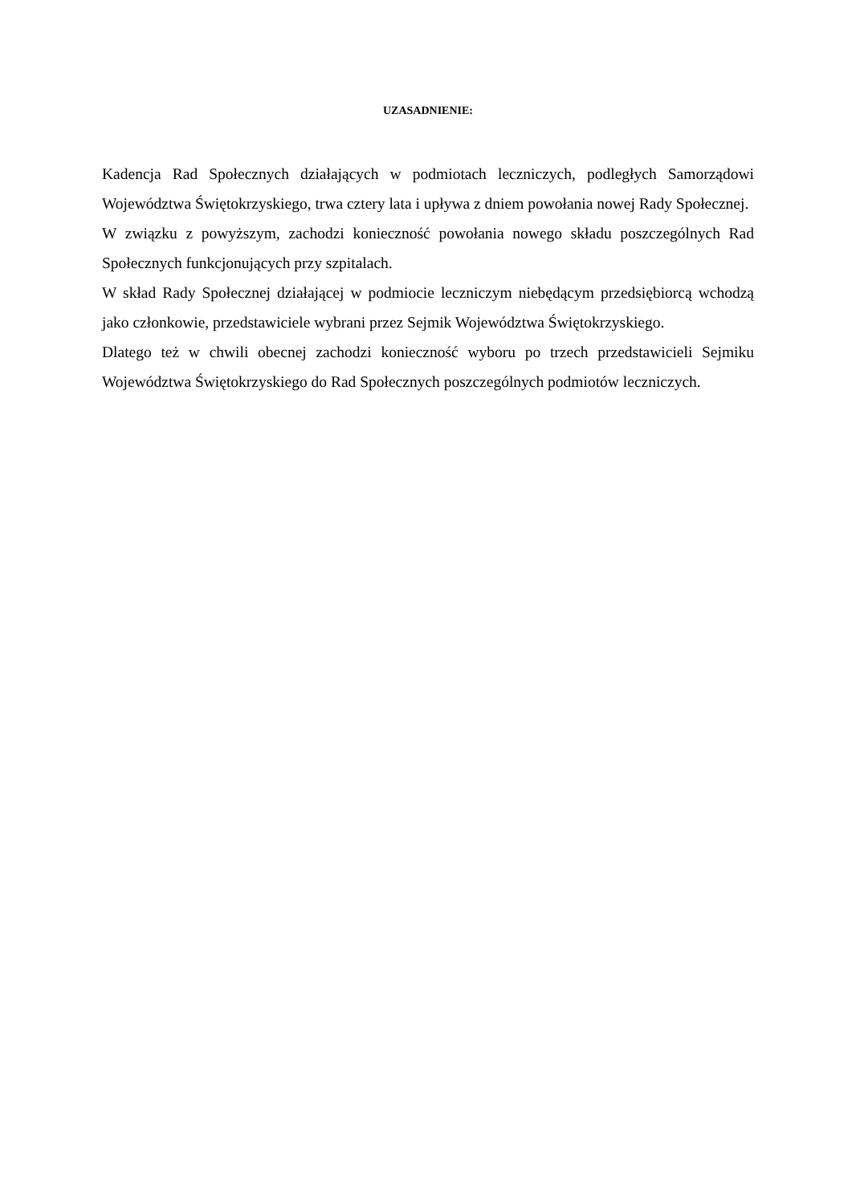UZASADNIENIE:
Kadencja Rad Społecznych działających w podmiotach leczniczych, podległych Samorządowi Województwa Świętokrzyskiego, trwa cztery lata i upływa z dniem powołania nowej Rady Społecznej.
W związku z powyższym, zachodzi konieczność powołania nowego składu poszczególnych Rad Społecznych funkcjonujących przy szpitalach.
W skład Rady Społecznej działającej w podmiocie leczniczym niebędącym przedsiębiorcą wchodzą jako członkowie, przedstawiciele wybrani przez Sejmik Województwa Świętokrzyskiego.
Dlatego też w chwili obecnej zachodzi konieczność wyboru po trzech przedstawicieli Sejmiku Województwa Świętokrzyskiego do Rad Społecznych poszczególnych podmiotów leczniczych.